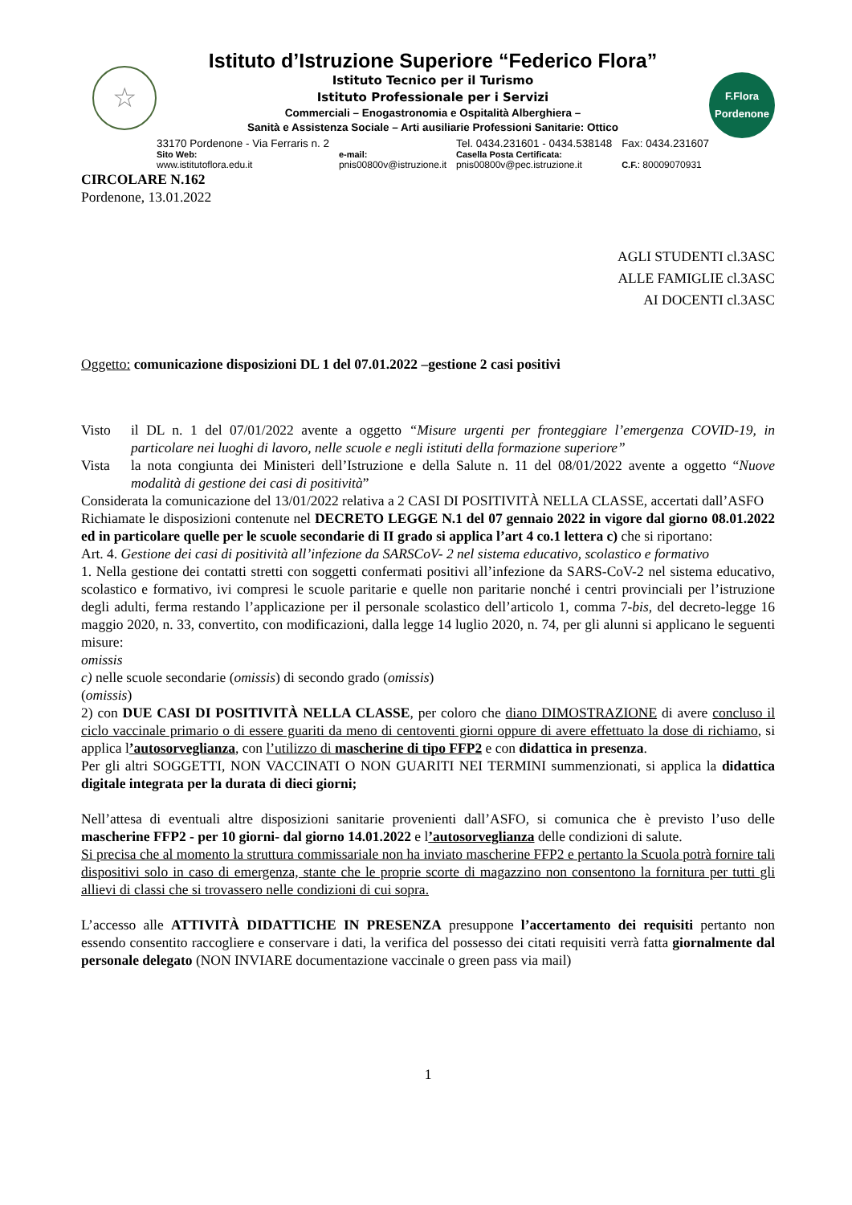☆
Istituto d’Istruzione Superiore “Federico Flora”
Istituto Tecnico per il Turismo
Istituto Professionale per i Servizi
Commerciali – Enogastronomia e Ospitalità Alberghiera –
Sanità e Assistenza Sociale – Arti ausiliarie Professioni Sanitarie: Ottico
33170 Pordenone - Via Ferraris n. 2
Sito Web:
www.istitutoflora.edu.it
e-mail:
pnis00800v@istruzione.it
Tel. 0434.231601 - 0434.538148
Casella Posta Certificata:
pnis00800v@pec.istruzione.it
Fax: 0434.231607
C.F.: 80009070931
F.Flora
Pordenone
CIRCOLARE N.162
Pordenone, 13.01.2022
AGLI STUDENTI cl.3ASC
ALLE FAMIGLIE cl.3ASC
AI DOCENTI cl.3ASC
Oggetto: comunicazione disposizioni DL 1 del 07.01.2022 –gestione 2 casi positivi
Visto il DL n. 1 del 07/01/2022 avente a oggetto “Misure urgenti per fronteggiare l’emergenza COVID-19, in particolare nei luoghi di lavoro, nelle scuole e negli istituti della formazione superiore”
Vista la nota congiunta dei Ministeri dell’Istruzione e della Salute n. 11 del 08/01/2022 avente a oggetto “Nuove modalità di gestione dei casi di positività”
Considerata la comunicazione del 13/01/2022 relativa a 2 CASI DI POSITIVITÀ NELLA CLASSE, accertati dall’ASFO
Richiamate le disposizioni contenute nel DECRETO LEGGE N.1 del 07 gennaio 2022 in vigore dal giorno 08.01.2022 ed in particolare quelle per le scuole secondarie di II grado si applica l’art 4 co.1 lettera c) che si riportano:
Art. 4. Gestione dei casi di positività all’infezione da SARSCoV- 2 nel sistema educativo, scolastico e formativo
1. Nella gestione dei contatti stretti con soggetti confermati positivi all’infezione da SARS-CoV-2 nel sistema educativo, scolastico e formativo, ivi compresi le scuole paritarie e quelle non paritarie nonché i centri provinciali per l’istruzione degli adulti, ferma restando l’applicazione per il personale scolastico dell’articolo 1, comma 7-bis, del decreto-legge 16 maggio 2020, n. 33, convertito, con modificazioni, dalla legge 14 luglio 2020, n. 74, per gli alunni si applicano le seguenti misure:
omissis
c) nelle scuole secondarie (omissis) di secondo grado (omissis)
(omissis)
2) con DUE CASI DI POSITIVITÀ NELLA CLASSE, per coloro che diano DIMOSTRAZIONE di avere concluso il ciclo vaccinale primario o di essere guariti da meno di centoventi giorni oppure di avere effettuato la dose di richiamo, si applica l’autosorveglianza, con l’utilizzo di mascherine di tipo FFP2 e con didattica in presenza.
Per gli altri SOGGETTI, NON VACCINATI O NON GUARITI NEI TERMINI summenzionati, si applica la didattica digitale integrata per la durata di dieci giorni;
Nell’attesa di eventuali altre disposizioni sanitarie provenienti dall’ASFO, si comunica che è previsto l’uso delle mascherine FFP2 - per 10 giorni- dal giorno 14.01.2022 e l’autosorveglianza delle condizioni di salute.
Si precisa che al momento la struttura commissariale non ha inviato mascherine FFP2 e pertanto la Scuola potrà fornire tali dispositivi solo in caso di emergenza, stante che le proprie scorte di magazzino non consentono la fornitura per tutti gli allievi di classi che si trovassero nelle condizioni di cui sopra.
L’accesso alle ATTIVITÀ DIDATTICHE IN PRESENZA presuppone l’accertamento dei requisiti pertanto non essendo consentito raccogliere e conservare i dati, la verifica del possesso dei citati requisiti verrà fatta giornalmente dal personale delegato (NON INVIARE documentazione vaccinale o green pass via mail)
1